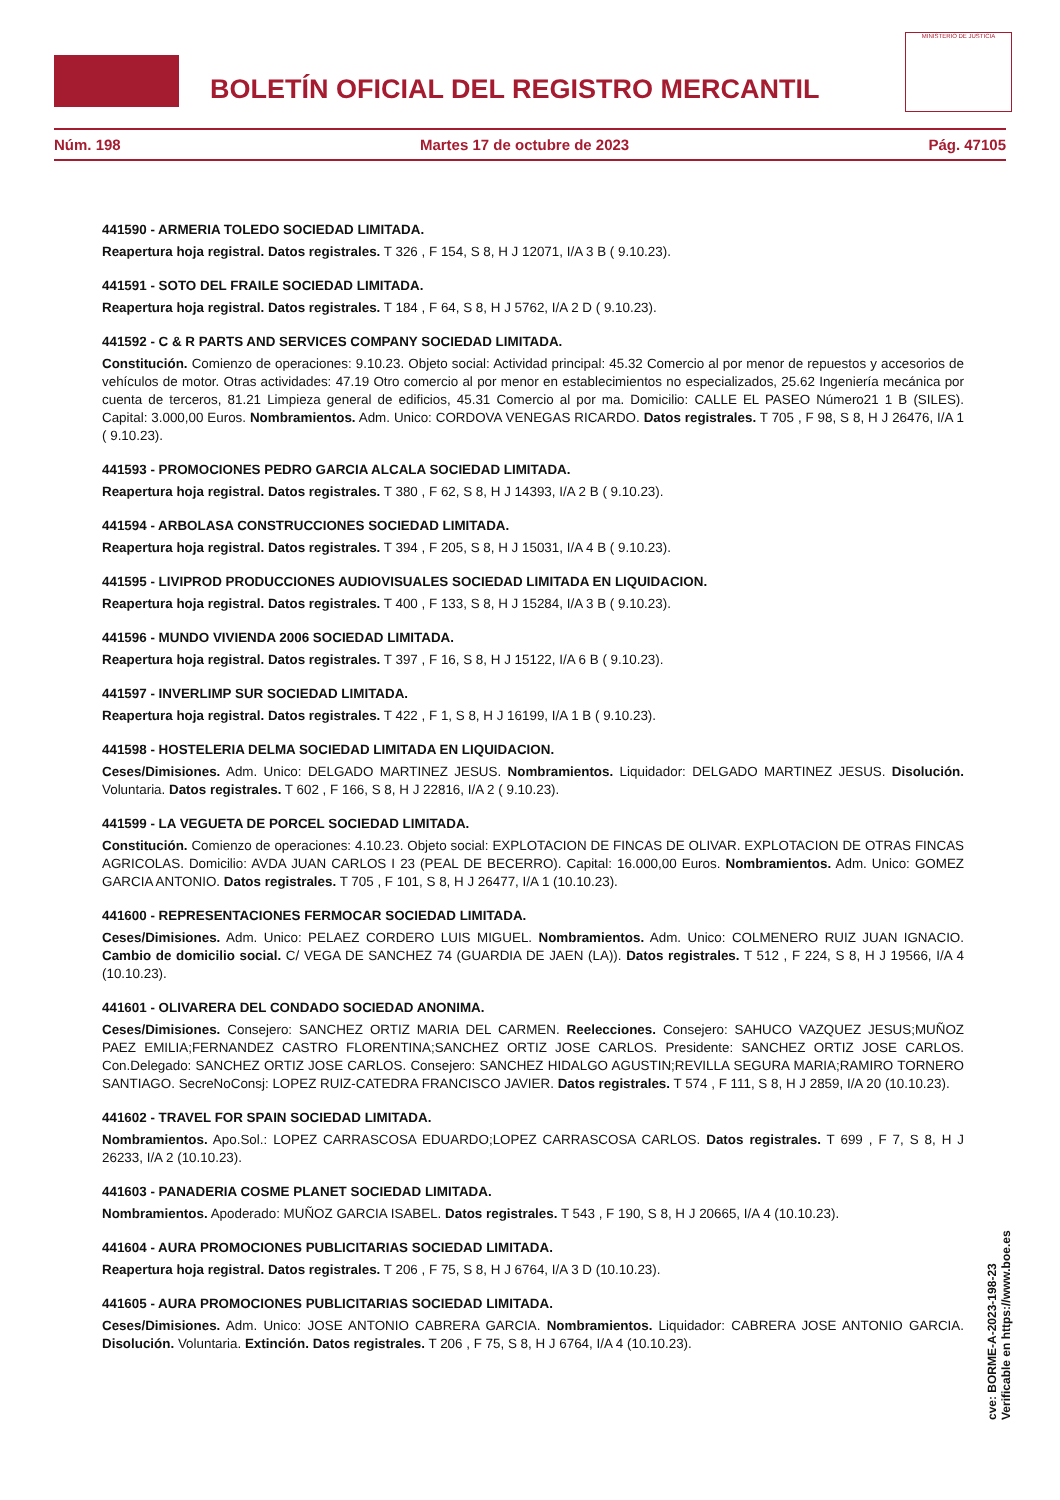BOLETÍN OFICIAL DEL REGISTRO MERCANTIL
MINISTERIO DE JUSTICIA
Núm. 198 Martes 17 de octubre de 2023 Pág. 47105
441590 - ARMERIA TOLEDO SOCIEDAD LIMITADA.
Reapertura hoja registral. Datos registrales. T 326 , F 154, S 8, H J 12071, I/A 3 B ( 9.10.23).
441591 - SOTO DEL FRAILE SOCIEDAD LIMITADA.
Reapertura hoja registral. Datos registrales. T 184 , F 64, S 8, H J 5762, I/A 2 D ( 9.10.23).
441592 - C & R PARTS AND SERVICES COMPANY SOCIEDAD LIMITADA.
Constitución. Comienzo de operaciones: 9.10.23. Objeto social: Actividad principal: 45.32 Comercio al por menor de repuestos y accesorios de vehículos de motor. Otras actividades: 47.19 Otro comercio al por menor en establecimientos no especializados, 25.62 Ingeniería mecánica por cuenta de terceros, 81.21 Limpieza general de edificios, 45.31 Comercio al por ma. Domicilio: CALLE EL PASEO Número21 1 B (SILES). Capital: 3.000,00 Euros. Nombramientos. Adm. Unico: CORDOVA VENEGAS RICARDO. Datos registrales. T 705 , F 98, S 8, H J 26476, I/A 1 ( 9.10.23).
441593 - PROMOCIONES PEDRO GARCIA ALCALA SOCIEDAD LIMITADA.
Reapertura hoja registral. Datos registrales. T 380 , F 62, S 8, H J 14393, I/A 2 B ( 9.10.23).
441594 - ARBOLASA CONSTRUCCIONES SOCIEDAD LIMITADA.
Reapertura hoja registral. Datos registrales. T 394 , F 205, S 8, H J 15031, I/A 4 B ( 9.10.23).
441595 - LIVIPROD PRODUCCIONES AUDIOVISUALES SOCIEDAD LIMITADA EN LIQUIDACION.
Reapertura hoja registral. Datos registrales. T 400 , F 133, S 8, H J 15284, I/A 3 B ( 9.10.23).
441596 - MUNDO VIVIENDA 2006 SOCIEDAD LIMITADA.
Reapertura hoja registral. Datos registrales. T 397 , F 16, S 8, H J 15122, I/A 6 B ( 9.10.23).
441597 - INVERLIMP SUR SOCIEDAD LIMITADA.
Reapertura hoja registral. Datos registrales. T 422 , F 1, S 8, H J 16199, I/A 1 B ( 9.10.23).
441598 - HOSTELERIA DELMA SOCIEDAD LIMITADA EN LIQUIDACION.
Ceses/Dimisiones. Adm. Unico: DELGADO MARTINEZ JESUS. Nombramientos. Liquidador: DELGADO MARTINEZ JESUS. Disolución. Voluntaria. Datos registrales. T 602 , F 166, S 8, H J 22816, I/A 2 ( 9.10.23).
441599 - LA VEGUETA DE PORCEL SOCIEDAD LIMITADA.
Constitución. Comienzo de operaciones: 4.10.23. Objeto social: EXPLOTACION DE FINCAS DE OLIVAR. EXPLOTACION DE OTRAS FINCAS AGRICOLAS. Domicilio: AVDA JUAN CARLOS I 23 (PEAL DE BECERRO). Capital: 16.000,00 Euros. Nombramientos. Adm. Unico: GOMEZ GARCIA ANTONIO. Datos registrales. T 705 , F 101, S 8, H J 26477, I/A 1 (10.10.23).
441600 - REPRESENTACIONES FERMOCAR SOCIEDAD LIMITADA.
Ceses/Dimisiones. Adm. Unico: PELAEZ CORDERO LUIS MIGUEL. Nombramientos. Adm. Unico: COLMENERO RUIZ JUAN IGNACIO. Cambio de domicilio social. C/ VEGA DE SANCHEZ 74 (GUARDIA DE JAEN (LA)). Datos registrales. T 512 , F 224, S 8, H J 19566, I/A 4 (10.10.23).
441601 - OLIVARERA DEL CONDADO SOCIEDAD ANONIMA.
Ceses/Dimisiones. Consejero: SANCHEZ ORTIZ MARIA DEL CARMEN. Reelecciones. Consejero: SAHUCO VAZQUEZ JESUS;MUÑOZ PAEZ EMILIA;FERNANDEZ CASTRO FLORENTINA;SANCHEZ ORTIZ JOSE CARLOS. Presidente: SANCHEZ ORTIZ JOSE CARLOS. Con.Delegado: SANCHEZ ORTIZ JOSE CARLOS. Consejero: SANCHEZ HIDALGO AGUSTIN;REVILLA SEGURA MARIA;RAMIRO TORNERO SANTIAGO. SecreNoConsj: LOPEZ RUIZ-CATEDRA FRANCISCO JAVIER. Datos registrales. T 574 , F 111, S 8, H J 2859, I/A 20 (10.10.23).
441602 - TRAVEL FOR SPAIN SOCIEDAD LIMITADA.
Nombramientos. Apo.Sol.: LOPEZ CARRASCOSA EDUARDO;LOPEZ CARRASCOSA CARLOS. Datos registrales. T 699 , F 7, S 8, H J 26233, I/A 2 (10.10.23).
441603 - PANADERIA COSME PLANET SOCIEDAD LIMITADA.
Nombramientos. Apoderado: MUÑOZ GARCIA ISABEL. Datos registrales. T 543 , F 190, S 8, H J 20665, I/A 4 (10.10.23).
441604 - AURA PROMOCIONES PUBLICITARIAS SOCIEDAD LIMITADA.
Reapertura hoja registral. Datos registrales. T 206 , F 75, S 8, H J 6764, I/A 3 D (10.10.23).
441605 - AURA PROMOCIONES PUBLICITARIAS SOCIEDAD LIMITADA.
Ceses/Dimisiones. Adm. Unico: JOSE ANTONIO CABRERA GARCIA. Nombramientos. Liquidador: CABRERA JOSE ANTONIO GARCIA. Disolución. Voluntaria. Extinción. Datos registrales. T 206 , F 75, S 8, H J 6764, I/A 4 (10.10.23).
cve: BORME-A-2023-198-23
Verificable en https://www.boe.es